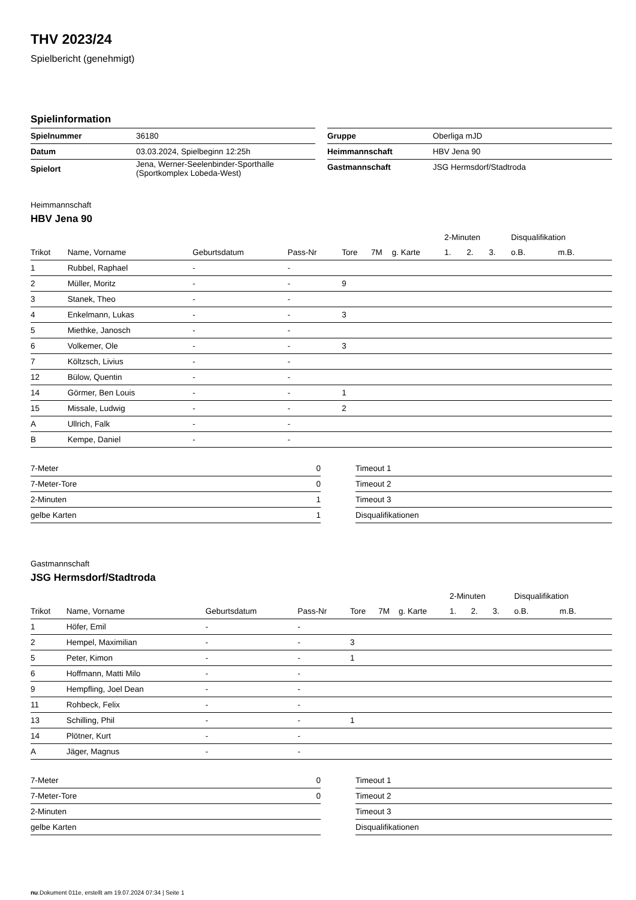THV 2023/24
Spielbericht (genehmigt)
Spielinformation
| Spielnummer | 36180 |
| Datum | 03.03.2024, Spielbeginn 12:25h |
| Spielort | Jena, Werner-Seelenbinder-Sporthalle (Sportkomplex Lobeda-West) |
| Gruppe | Oberliga mJD |
| Heimmannschaft | HBV Jena 90 |
| Gastmannschaft | JSG Hermsdorf/Stadtroda |
Heimmannschaft
HBV Jena 90
| | | | | | | | 2-Minuten | | | Disqualifikation | |
| Trikot | Name, Vorname | Geburtsdatum | Pass-Nr | Tore | 7M | g. Karte | 1. | 2. | 3. | o.B. | m.B. |
| 1 | Rubbel, Raphael | - | - | | | | | | | | |
| 2 | Müller, Moritz | - | - | 9 | | | | | | | |
| 3 | Stanek, Theo | - | - | | | | | | | | |
| 4 | Enkelmann, Lukas | - | - | 3 | | | | | | | |
| 5 | Miethke, Janosch | - | - | | | | | | | | |
| 6 | Volkemer, Ole | - | - | 3 | | | | | | | |
| 7 | Költzsch, Livius | - | - | | | | | | | | |
| 12 | Bülow, Quentin | - | - | | | | | | | | |
| 14 | Görmer, Ben Louis | - | - | 1 | | | | | | | |
| 15 | Missale, Ludwig | - | - | 2 | | | | | | | |
| A | Ullrich, Falk | - | - | | | | | | | | |
| B | Kempe, Daniel | - | - | | | | | | | | |
| 7-Meter | 0 |
| 7-Meter-Tore | 0 |
| 2-Minuten | 1 |
| gelbe Karten | 1 |
| Timeout 1 |
| Timeout 2 |
| Timeout 3 |
| Disqualifikationen |
Gastmannschaft
JSG Hermsdorf/Stadtroda
| | | | | | | | 2-Minuten | | | Disqualifikation | |
| Trikot | Name, Vorname | Geburtsdatum | Pass-Nr | Tore | 7M | g. Karte | 1. | 2. | 3. | o.B. | m.B. |
| 1 | Höfer, Emil | - | - | | | | | | | | |
| 2 | Hempel, Maximilian | - | - | 3 | | | | | | | |
| 5 | Peter, Kimon | - | - | 1 | | | | | | | |
| 6 | Hoffmann, Matti Milo | - | - | | | | | | | | |
| 9 | Hempfling, Joel Dean | - | - | | | | | | | | |
| 11 | Rohbeck, Felix | - | - | | | | | | | | |
| 13 | Schilling, Phil | - | - | 1 | | | | | | | |
| 14 | Plötner, Kurt | - | - | | | | | | | | |
| A | Jäger, Magnus | - | - | | | | | | | | |
| 7-Meter | 0 |
| 7-Meter-Tore | 0 |
| 2-Minuten | |
| gelbe Karten | |
| Timeout 1 |
| Timeout 2 |
| Timeout 3 |
| Disqualifikationen |
nu.Dokument 011e, erstellt am 19.07.2024 07:34 | Seite 1